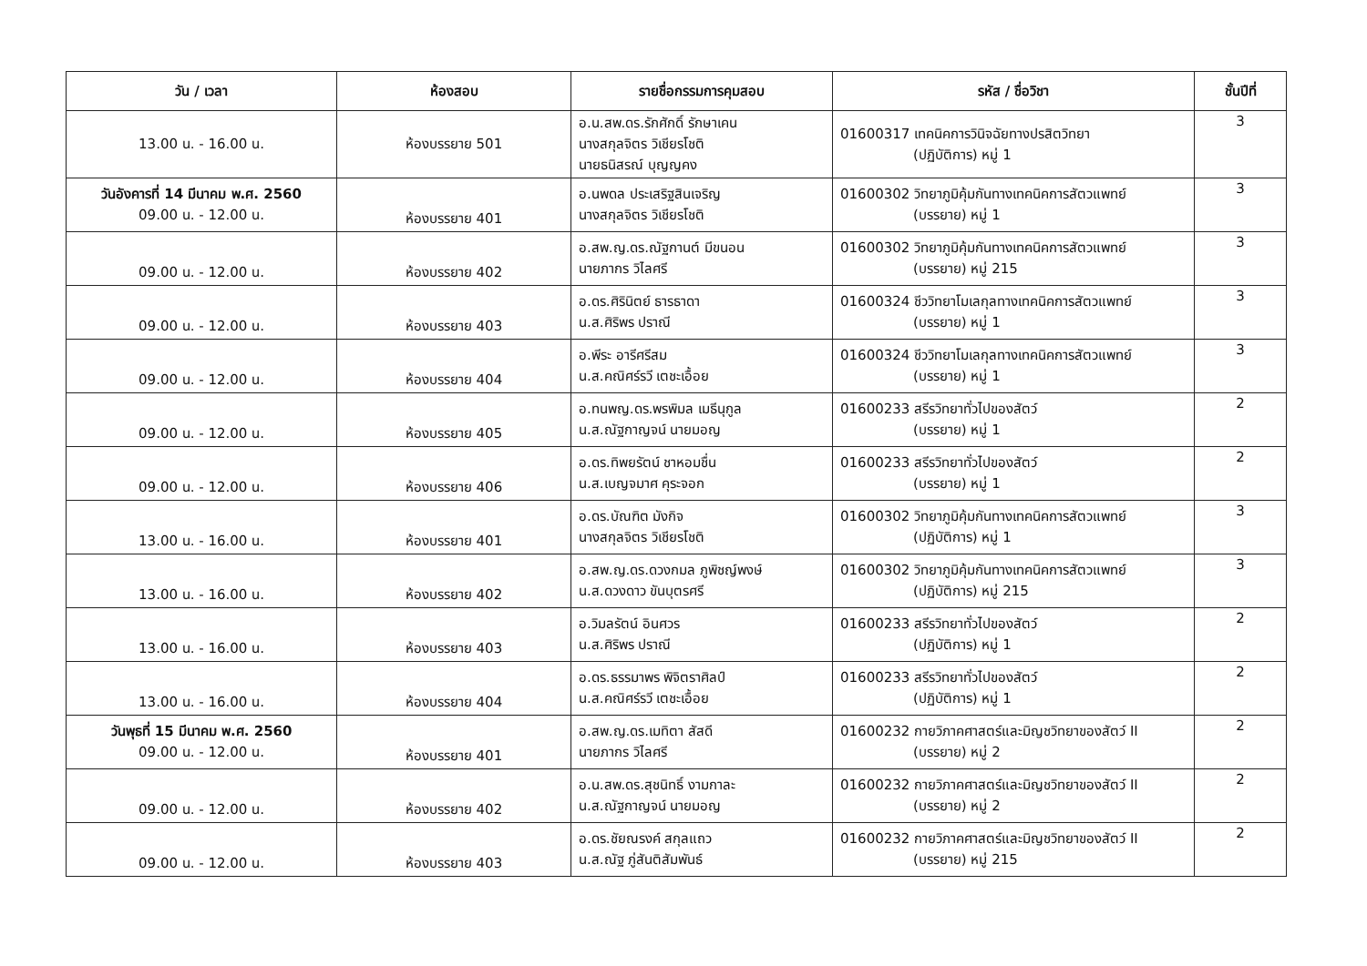| วัน / เวลา | ห้องสอบ | รายชื่อกรรมการคุมสอบ | รหัส / ชื่อวิชา | ชั้นปีที่ |
| --- | --- | --- | --- | --- |
| 13.00 น. - 16.00 น. | ห้องบรรยาย 501 | อ.น.สพ.ดร.รักศักดิ์ รักษาเคน นางสกุลจิตร วิเชียรโชติ นายธนิสรณ์ บุญญคง | 01600317 เทคนิคการวินิจฉัยทางปรสิตวิทยา (ปฏิบัติการ) หมู่ 1 | 3 |
| วันอังคารที่ 14 มีนาคม พ.ศ. 2560 09.00 น. - 12.00 น. | ห้องบรรยาย 401 | อ.นพดล ประเสริฐสินเจริญ นางสกุลจิตร วิเชียรโชติ | 01600302 วิทยาภูมิคุ้มกันทางเทคนิคการสัตวแพทย์ (บรรยาย) หมู่ 1 | 3 |
| 09.00 น. - 12.00 น. | ห้องบรรยาย 402 | อ.สพ.ญ.ดร.ณัฐกานต์ มีขนอน นายภากร วิไลศรี | 01600302 วิทยาภูมิคุ้มกันทางเทคนิคการสัตวแพทย์ (บรรยาย) หมู่ 215 | 3 |
| 09.00 น. - 12.00 น. | ห้องบรรยาย 403 | อ.ดร.ศิรินิตย์ ธารธาดา น.ส.ศิริพร ปราณี | 01600324 ชีววิทยาโมเลกุลทางเทคนิคการสัตวแพทย์ (บรรยาย) หมู่ 1 | 3 |
| 09.00 น. - 12.00 น. | ห้องบรรยาย 404 | อ.พีระ อารีศรีสม น.ส.คณิศร์รวี เตชะเอื้อย | 01600324 ชีววิทยาโมเลกุลทางเทคนิคการสัตวแพทย์ (บรรยาย) หมู่ 1 | 3 |
| 09.00 น. - 12.00 น. | ห้องบรรยาย 405 | อ.ทนพญ.ดร.พรพิมล เมธีนุกูล น.ส.ณัฐกาญจน์ นายมอญ | 01600233 สรีรวิทยาทั่วไปของสัตว์ (บรรยาย) หมู่ 1 | 2 |
| 09.00 น. - 12.00 น. | ห้องบรรยาย 406 | อ.ดร.ทิพยรัตน์ ชาหอมชื่น น.ส.เบญจมาศ คุระจอก | 01600233 สรีรวิทยาทั่วไปของสัตว์ (บรรยาย) หมู่ 1 | 2 |
| 13.00 น. - 16.00 น. | ห้องบรรยาย 401 | อ.ดร.บัณฑิต มังกิจ นางสกุลจิตร วิเชียรโชติ | 01600302 วิทยาภูมิคุ้มกันทางเทคนิคการสัตวแพทย์ (ปฏิบัติการ) หมู่ 1 | 3 |
| 13.00 น. - 16.00 น. | ห้องบรรยาย 402 | อ.สพ.ญ.ดร.ดวงกมล ภูพิชญ์พงษ์ น.ส.ดวงดาว ขันบุตรศรี | 01600302 วิทยาภูมิคุ้มกันทางเทคนิคการสัตวแพทย์ (ปฏิบัติการ) หมู่ 215 | 3 |
| 13.00 น. - 16.00 น. | ห้องบรรยาย 403 | อ.วิมลรัตน์ อินศวร น.ส.ศิริพร ปราณี | 01600233 สรีรวิทยาทั่วไปของสัตว์ (ปฏิบัติการ) หมู่ 1 | 2 |
| 13.00 น. - 16.00 น. | ห้องบรรยาย 404 | อ.ดร.ธรรมาพร พิจิตราศิลป์ น.ส.คณิศร์รวี เตชะเอื้อย | 01600233 สรีรวิทยาทั่วไปของสัตว์ (ปฏิบัติการ) หมู่ 1 | 2 |
| วันพุธที่ 15 มีนาคม พ.ศ. 2560 09.00 น. - 12.00 น. | ห้องบรรยาย 401 | อ.สพ.ญ.ดร.เมทิตา สัสดี นายภากร วิไลศรี | 01600232 กายวิภาคศาสตร์และมิญชวิทยาของสัตว์ II (บรรยาย) หมู่ 2 | 2 |
| 09.00 น. - 12.00 น. | ห้องบรรยาย 402 | อ.น.สพ.ดร.สุชนิทธิ์ งามกาละ น.ส.ณัฐกาญจน์ นายมอญ | 01600232 กายวิภาคศาสตร์และมิญชวิทยาของสัตว์ II (บรรยาย) หมู่ 2 | 2 |
| 09.00 น. - 12.00 น. | ห้องบรรยาย 403 | อ.ดร.ชัยณรงค์ สกุลแถว น.ส.ณัฐ ภู่สันติสัมพันธ์ | 01600232 กายวิภาคศาสตร์และมิญชวิทยาของสัตว์ II (บรรยาย) หมู่ 215 | 2 |